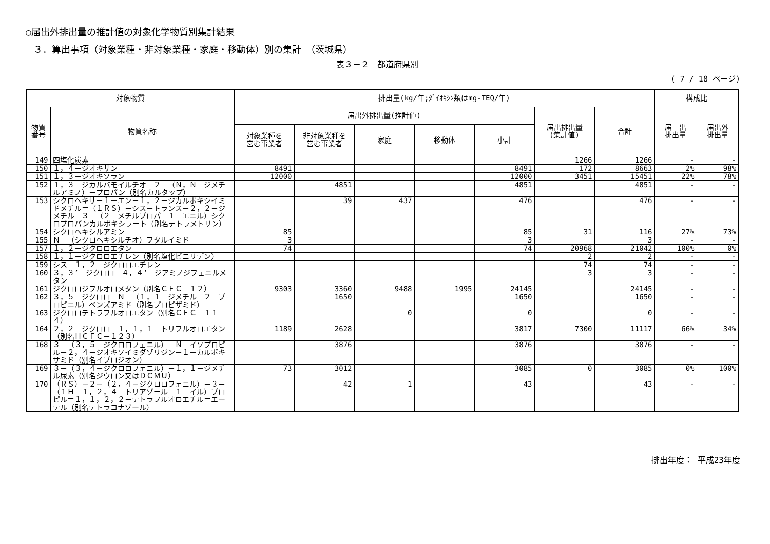○届出外排出量の推計値の対象化学物質別集計結果
３．算出事項（対象業種・非対象業種・家庭・移動体）別の集計　（茨城県）
表３－２　都道府県別
( 7 / 18 ページ)
| 対象物質 | | 排出量(kg/年;ﾀﾞｲｵｷｼﾝ類はmg-TEQ/年) | | | | | | | 構成比 | |
| --- | --- | --- | --- | --- | --- | --- | --- | --- | --- | --- |
| 物質 番号 | 物質名称 | 届出外排出量(推計値) | | | | | 届出排出量 (集計値) | 合計 | 届 出 排出量 | 届出外 排出量 |
| | | 対象業種を 営む事業者 | 非対象業種を 営む事業者 | 家庭 | 移動体 | 小計 | | | | |
| 149 | 四塩化炭素 | | | | | | 1266 | 1266 | - | - |
| 150 | １，４－ジオキサン | 8491 | | | | 8491 | 172 | 8663 | 2% | 98% |
| 151 | １，３－ジオキソラン | 12000 | | | | 12000 | 3451 | 15451 | 22% | 78% |
| 152 | １，３－ジカルバモイルチオ－２－（Ｎ，Ｎ－ジメチルアミノ）－プロパン（別名カルタップ） | | 4851 | | | 4851 | | 4851 | - | - |
| 153 | シクロヘキサ－１－エン－１，２－ジカルボキシイミドメチル＝（１ＲＳ）－シス－トランス－２，２－ジメチル－３－（２－メチルプロパ－１－エニル）シクロプロパンカルボキシラート（別名テトラメトリン） | | 39 | 437 | | 476 | | 476 | - | - |
| 154 | シクロヘキシルアミン | 85 | | | | 85 | 31 | 116 | 27% | 73% |
| 155 | Ｎ－（シクロヘキシルチオ）フタルイミド | 3 | | | | 3 | | 3 | - | - |
| 157 | １，２－ジクロロエタン | 74 | | | | 74 | 20968 | 21042 | 100% | 0% |
| 158 | １，１－ジクロロエチレン（別名塩化ビニリデン） | | | | | | 2 | 2 | - | - |
| 159 | シス－１，２－ジクロロエチレン | | | | | | 74 | 74 | - | - |
| 160 | ３，３’－ジクロロ－４，４’－ジアミノジフェニルメタン | | | | | | 3 | 3 | - | - |
| 161 | ジクロロジフルオロメタン（別名ＣＦＣ－１２） | 9303 | 3360 | 9488 | 1995 | 24145 | | 24145 | - | - |
| 162 | ３，５－ジクロロ－Ｎ－（１，１－ジメチル－２－プロピニル）ベンズアミド（別名プロピザミド） | | 1650 | | | 1650 | | 1650 | - | - |
| 163 | ジクロロテトラフルオロエタン（別名ＣＦＣ－１１４） | | | 0 | | 0 | | 0 | - | - |
| 164 | ２，２－ジクロロ－１，１，１－トリフルオロエタン（別名ＨＣＦＣ－１２３） | 1189 | 2628 | | | 3817 | 7300 | 11117 | 66% | 34% |
| 168 | ３－（３，５－ジクロロフェニル）－Ｎ－イソプロピル－２，４－ジオキソイミダゾリジン－１－カルボキサミド（別名イプロジオン） | | 3876 | | | 3876 | | 3876 | - | - |
| 169 | ３－（３，４－ジクロロフェニル）－１，１－ジメチル尿素（別名ジウロン又はＤＣＭＵ） | 73 | 3012 | | | 3085 | 0 | 3085 | 0% | 100% |
| 170 | （ＲＳ）－２－（２，４－ジクロロフェニル）－３－（１Ｈ－１，２，４－トリアゾール－１－イル）プロピル＝１，１，２，２－テトラフルオロエチル＝エーテル（別名テトラコナゾール） | | 42 | 1 | | 43 | | 43 | - | - |
排出年度： 平成23年度